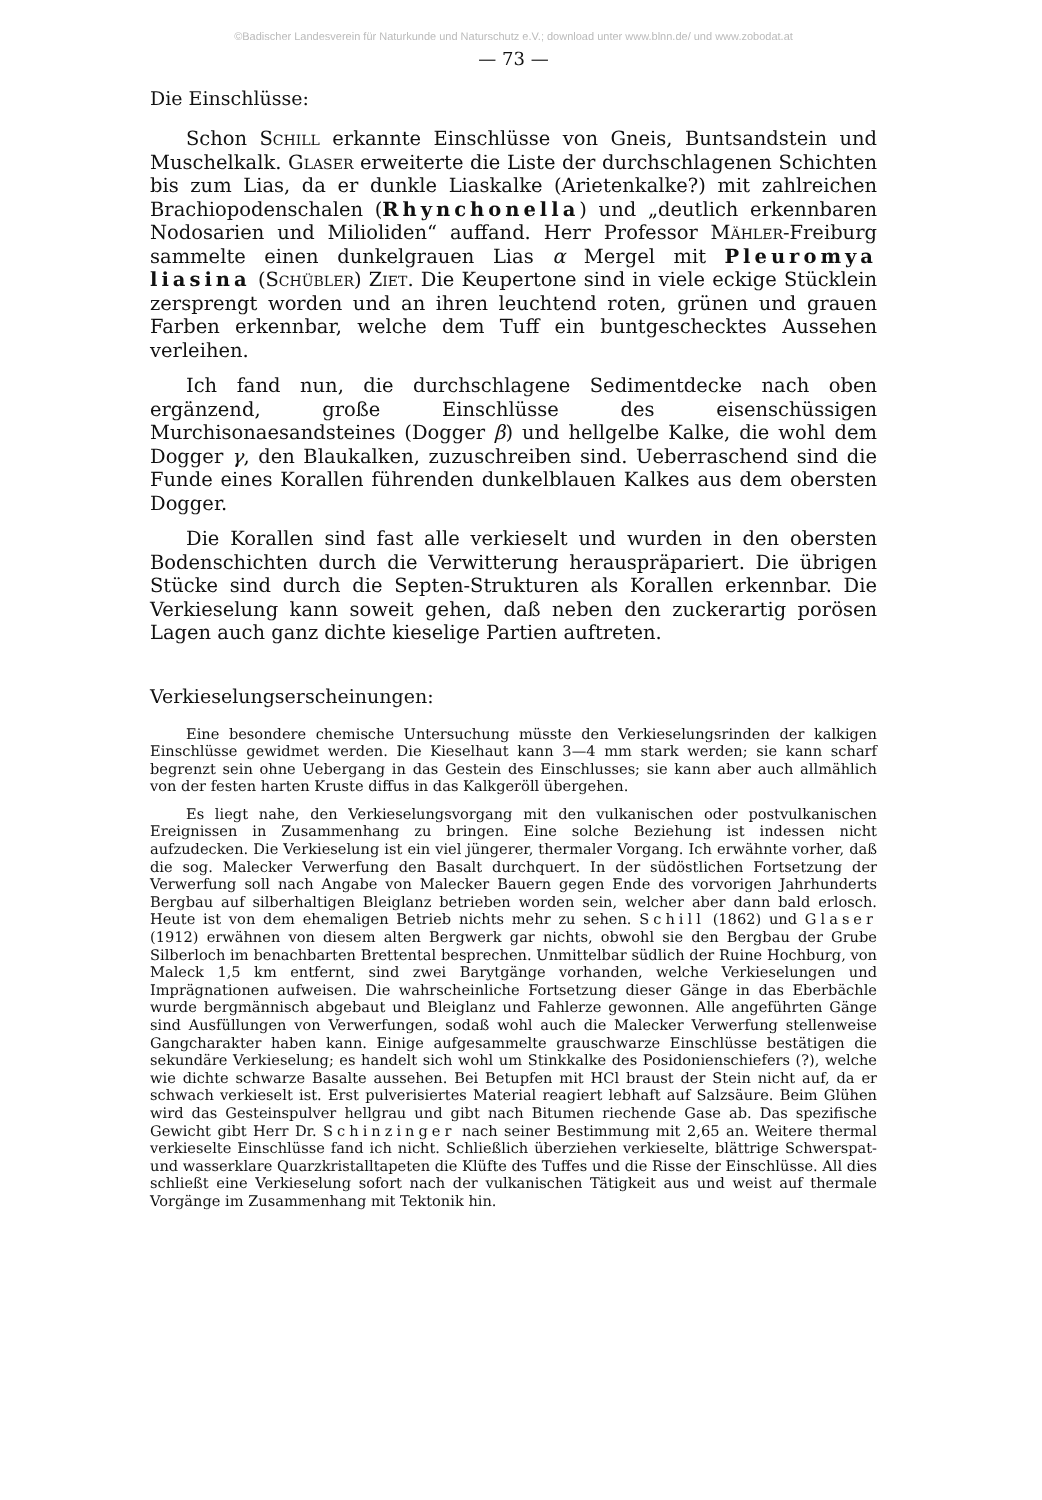©Badischer Landesverein für Naturkunde und Naturschutz e.V.; download unter www.blnn.de/ und www.zobodat.at
— 73 —
Die Einschlüsse:
Schon Schill erkannte Einschlüsse von Gneis, Buntsandstein und Muschelkalk. Glaser erweiterte die Liste der durchschlagenen Schichten bis zum Lias, da er dunkle Liaskalke (Arietenkalke?) mit zahlreichen Brachiopodenschalen (Rhynchonella) und „deutlich erkennbaren Nodosarien und Milioliden“ auffand. Herr Professor Mähler-Freiburg sammelte einen dunkelgrauen Lias α Mergel mit Pleuromya liasina (Schübler) Ziet. Die Keupertone sind in viele eckige Stücklein zersprengt worden und an ihren leuchtend roten, grünen und grauen Farben erkennbar, welche dem Tuff ein buntgeschecktes Aussehen verleihen.
Ich fand nun, die durchschlagene Sedimentdecke nach oben ergänzend, große Einschlüsse des eisenschüssigen Murchisonaesandsteines (Dogger β) und hellgelbe Kalke, die wohl dem Dogger γ, den Blaukalken, zuzuschreiben sind. Ueberraschend sind die Funde eines Korallen führenden dunkelblauen Kalkes aus dem obersten Dogger.
Die Korallen sind fast alle verkieselt und wurden in den obersten Bodenschichten durch die Verwitterung herauspräpariert. Die übrigen Stücke sind durch die Septen-Strukturen als Korallen erkennbar. Die Verkieselung kann soweit gehen, daß neben den zuckerartig porösen Lagen auch ganz dichte kieselige Partien auftreten.
Verkieselungserscheinungen:
Eine besondere chemische Untersuchung müsste den Verkieselungsrinden der kalkigen Einschlüsse gewidmet werden. Die Kieselhaut kann 3—4 mm stark werden; sie kann scharf begrenzt sein ohne Uebergang in das Gestein des Einschlusses; sie kann aber auch allmählich von der festen harten Kruste diffus in das Kalkgeröll übergehen.
Es liegt nahe, den Verkieselungsvorgang mit den vulkanischen oder postvulkanischen Ereignissen in Zusammenhang zu bringen. Eine solche Beziehung ist indessen nicht aufzudecken. Die Verkieselung ist ein viel jüngerer, thermaler Vorgang. Ich erwähnte vorher, daß die sog. Malecker Verwerfung den Basalt durchquert. In der südöstlichen Fortsetzung der Verwerfung soll nach Angabe von Malecker Bauern gegen Ende des vorvorigen Jahrhunderts Bergbau auf silberhaltigen Bleiglanz betrieben worden sein, welcher aber dann bald erlosch. Heute ist von dem ehemaligen Betrieb nichts mehr zu sehen. Schill (1862) und Glaser (1912) erwähnen von diesem alten Bergwerk gar nichts, obwohl sie den Bergbau der Grube Silberloch im benachbarten Brettental besprechen. Unmittelbar südlich der Ruine Hochburg, von Maleck 1,5 km entfernt, sind zwei Barytgänge vorhanden, welche Verkieselungen und Imprägnationen aufweisen. Die wahrscheinliche Fortsetzung dieser Gänge in das Eberbächle wurde bergmännisch abgebaut und Bleiglanz und Fahlerze gewonnen. Alle angeführten Gänge sind Ausfüllungen von Verwerfungen, sodaß wohl auch die Malecker Verwerfung stellenweise Gangcharakter haben kann. Einige aufgesammelte grauschwarze Einschlüsse bestätigen die sekundäre Verkieselung; es handelt sich wohl um Stinkkalke des Posidonienschiefers (?), welche wie dichte schwarze Basalte aussehen. Bei Betupfen mit HCl braust der Stein nicht auf, da er schwach verkieselt ist. Erst pulverisiertes Material reagiert lebhaft auf Salzsäure. Beim Glühen wird das Gesteinspulver hellgrau und gibt nach Bitumen riechende Gase ab. Das spezifische Gewicht gibt Herr Dr. Schinzinger nach seiner Bestimmung mit 2,65 an. Weitere thermal verkieselte Einschlüsse fand ich nicht. Schließlich überziehen verkieselte, blättrige Schwerspat- und wasserklare Quarzkristalltapeten die Klüfte des Tuffes und die Risse der Einschlüsse. All dies schließt eine Verkieselung sofort nach der vulkanischen Tätigkeit aus und weist auf thermale Vorgänge im Zusammenhang mit Tektonik hin.